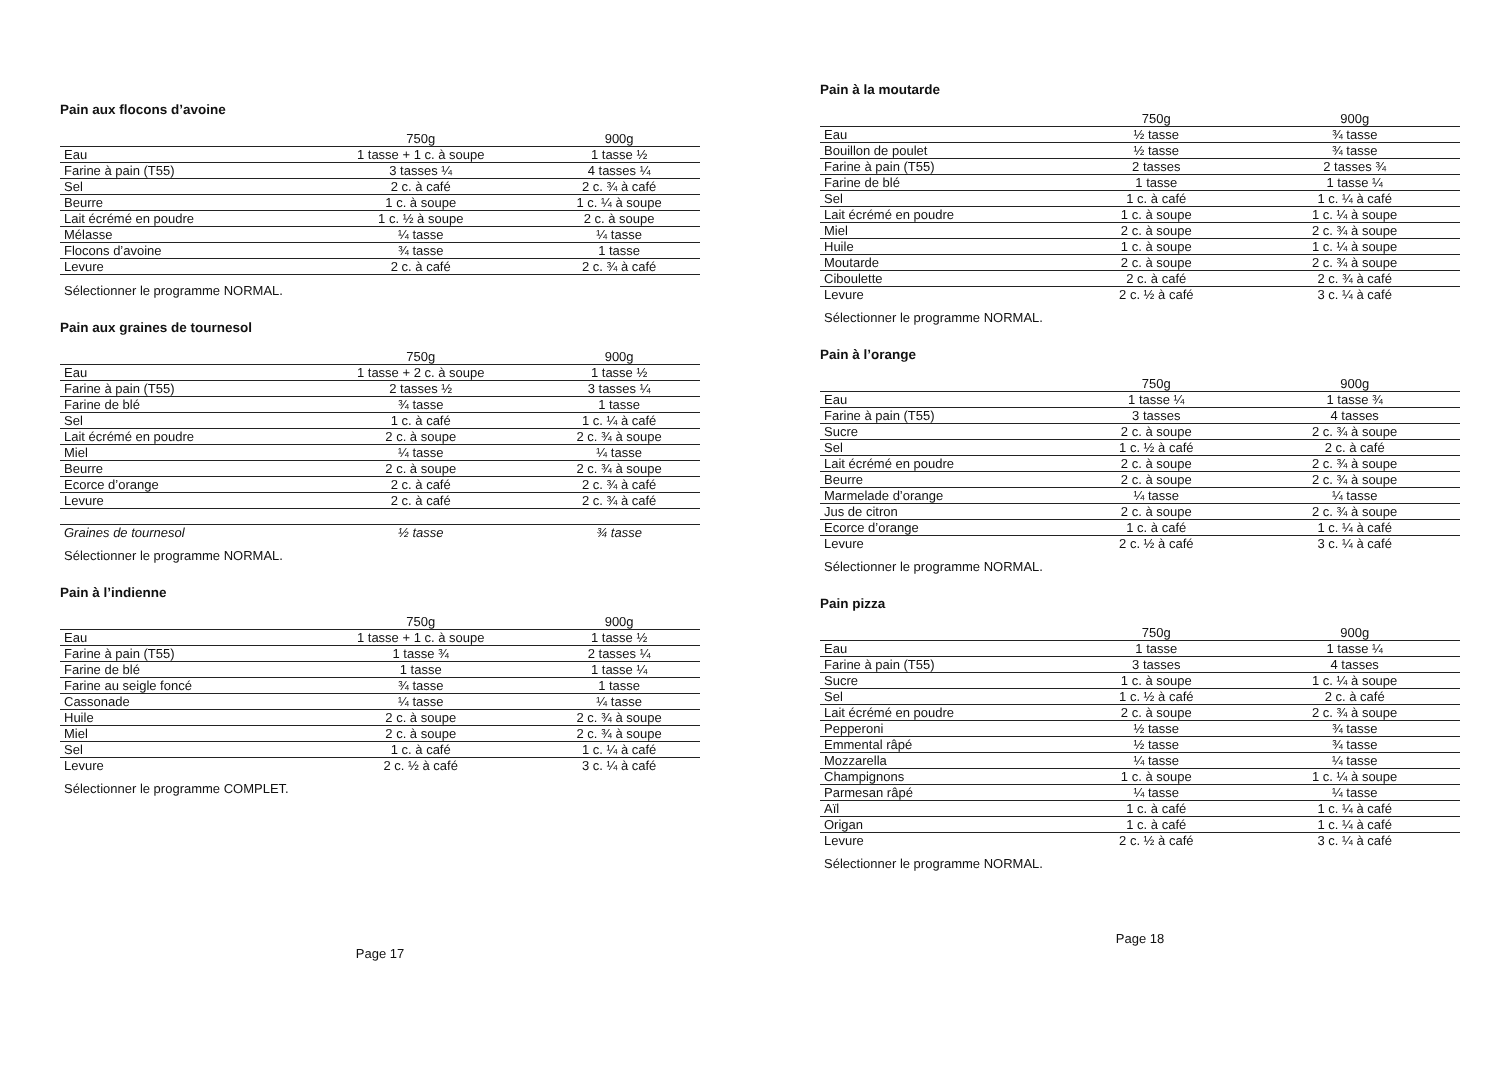Pain aux flocons d’avoine
| | 750g | 900g |
| --- | --- | --- |
| Eau | 1 tasse + 1 c. à soupe | 1 tasse ½ |
| Farine à pain (T55) | 3 tasses ¼ | 4 tasses ¼ |
| Sel | 2 c. à café | 2 c. ¾ à café |
| Beurre | 1 c. à soupe | 1 c. ¼ à soupe |
| Lait écrémé en poudre | 1 c. ½ à soupe | 2 c. à soupe |
| Mélasse | ¼ tasse | ¼ tasse |
| Flocons d’avoine | ¾ tasse | 1 tasse |
| Levure | 2 c. à café | 2 c. ¾ à café |
Sélectionner le programme NORMAL.
Pain aux graines de tournesol
| | 750g | 900g |
| --- | --- | --- |
| Eau | 1 tasse + 2 c. à soupe | 1 tasse ½ |
| Farine à pain (T55) | 2 tasses ½ | 3 tasses ¼ |
| Farine de blé | ¾ tasse | 1 tasse |
| Sel | 1 c. à café | 1 c. ¼ à café |
| Lait écrémé en poudre | 2 c. à soupe | 2 c. ¾ à soupe |
| Miel | ¼ tasse | ¼ tasse |
| Beurre | 2 c. à soupe | 2 c. ¾ à soupe |
| Ecorce d’orange | 2 c. à café | 2 c. ¾ à café |
| Levure | 2 c. à café | 2 c. ¾ à café |
| Graines de tournesol | ½ tasse | ¾ tasse |
Sélectionner le programme NORMAL.
Pain à l’indienne
| | 750g | 900g |
| --- | --- | --- |
| Eau | 1 tasse + 1 c. à soupe | 1 tasse ½ |
| Farine à pain (T55) | 1 tasse ¾ | 2 tasses ¼ |
| Farine de blé | 1 tasse | 1 tasse ¼ |
| Farine au seigle foncé | ¾ tasse | 1 tasse |
| Cassonade | ¼ tasse | ¼ tasse |
| Huile | 2 c. à soupe | 2 c. ¾ à soupe |
| Miel | 2 c. à soupe | 2 c. ¾ à soupe |
| Sel | 1 c. à café | 1 c. ¼ à café |
| Levure | 2 c. ½ à café | 3 c. ¼ à café |
Sélectionner le programme COMPLET.
Page 17
Pain à la moutarde
| | 750g | 900g |
| --- | --- | --- |
| Eau | ½ tasse | ¾ tasse |
| Bouillon de poulet | ½ tasse | ¾ tasse |
| Farine à pain (T55) | 2 tasses | 2 tasses ¾ |
| Farine de blé | 1 tasse | 1 tasse ¼ |
| Sel | 1 c. à café | 1 c. ¼ à café |
| Lait écrémé en poudre | 1 c. à soupe | 1 c. ¼ à soupe |
| Miel | 2 c. à soupe | 2 c. ¾ à soupe |
| Huile | 1 c. à soupe | 1 c. ¼ à soupe |
| Moutarde | 2 c. à soupe | 2 c. ¾ à soupe |
| Ciboulette | 2 c. à café | 2 c. ¾ à café |
| Levure | 2 c. ½ à café | 3 c. ¼ à café |
Sélectionner le programme NORMAL.
Pain à l’orange
| | 750g | 900g |
| --- | --- | --- |
| Eau | 1 tasse ¼ | 1 tasse ¾ |
| Farine à pain (T55) | 3 tasses | 4 tasses |
| Sucre | 2 c. à soupe | 2 c. ¾ à soupe |
| Sel | 1 c. ½ à café | 2 c. à café |
| Lait écrémé en poudre | 2 c. à soupe | 2 c. ¾ à soupe |
| Beurre | 2 c. à soupe | 2 c. ¾ à soupe |
| Marmelade d’orange | ¼ tasse | ¼ tasse |
| Jus de citron | 2 c. à soupe | 2 c. ¾ à soupe |
| Ecorce d’orange | 1 c. à café | 1 c. ¼ à café |
| Levure | 2 c. ½ à café | 3 c. ¼ à café |
Sélectionner le programme NORMAL.
Pain pizza
| | 750g | 900g |
| --- | --- | --- |
| Eau | 1 tasse | 1 tasse ¼ |
| Farine à pain (T55) | 3 tasses | 4 tasses |
| Sucre | 1 c. à soupe | 1 c. ¼ à soupe |
| Sel | 1 c. ½ à café | 2 c. à café |
| Lait écrémé en poudre | 2 c. à soupe | 2 c. ¾ à soupe |
| Pepperoni | ½ tasse | ¾ tasse |
| Emmental râpé | ½ tasse | ¾ tasse |
| Mozzarella | ¼ tasse | ¼ tasse |
| Champignons | 1 c. à soupe | 1 c. ¼ à soupe |
| Parmesan râpé | ¼ tasse | ¼ tasse |
| Aïl | 1 c. à café | 1 c. ¼ à café |
| Origan | 1 c. à café | 1 c. ¼ à café |
| Levure | 2 c. ½ à café | 3 c. ¼ à café |
Sélectionner le programme NORMAL.
Page 18